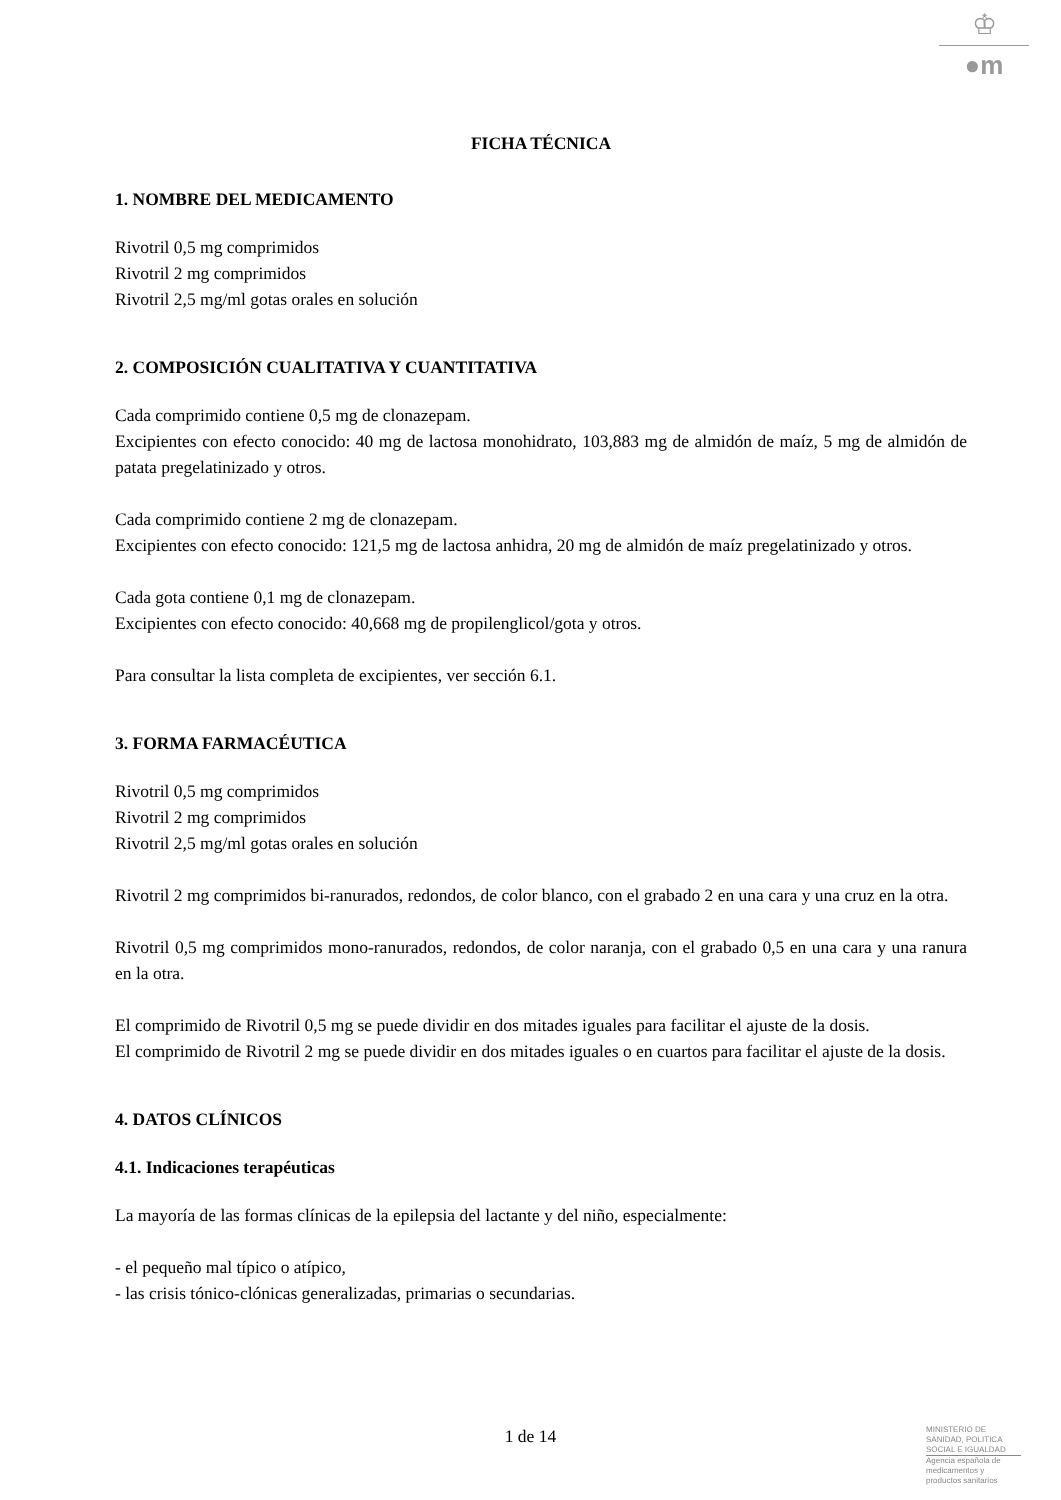♔
●m
FICHA TÉCNICA
1. NOMBRE DEL MEDICAMENTO
Rivotril 0,5 mg comprimidos
Rivotril 2 mg comprimidos
Rivotril 2,5 mg/ml gotas orales en solución
2. COMPOSICIÓN CUALITATIVA Y CUANTITATIVA
Cada comprimido contiene 0,5 mg de clonazepam.
Excipientes con efecto conocido: 40 mg de lactosa monohidrato, 103,883 mg de almidón de maíz, 5 mg de almidón de patata pregelatinizado y otros.
Cada comprimido contiene 2 mg de clonazepam.
Excipientes con efecto conocido: 121,5 mg de lactosa anhidra, 20 mg de almidón de maíz pregelatinizado y otros.
Cada gota contiene 0,1 mg de clonazepam.
Excipientes con efecto conocido: 40,668 mg de propilenglicol/gota y otros.
Para consultar la lista completa de excipientes, ver sección 6.1.
3. FORMA FARMACÉUTICA
Rivotril 0,5 mg comprimidos
Rivotril 2 mg comprimidos
Rivotril 2,5 mg/ml gotas orales en solución
Rivotril 2 mg comprimidos bi-ranurados, redondos, de color blanco, con el grabado 2 en una cara y una cruz en la otra.
Rivotril 0,5 mg comprimidos mono-ranurados, redondos, de color naranja, con el grabado 0,5 en una cara y una ranura en la otra.
El comprimido de Rivotril 0,5 mg se puede dividir en dos mitades iguales para facilitar el ajuste de la dosis.
El comprimido de Rivotril 2 mg se puede dividir en dos mitades iguales o en cuartos para facilitar el ajuste de la dosis.
4. DATOS CLÍNICOS
4.1. Indicaciones terapéuticas
La mayoría de las formas clínicas de la epilepsia del lactante y del niño, especialmente:
- el pequeño mal típico o atípico,
- las crisis tónico-clónicas generalizadas, primarias o secundarias.
1 de 14
MINISTERIO DE
SANIDAD, POLITICA
SOCIAL E IGUALDAD
Agencia española de
medicamentos y
productos sanitarios